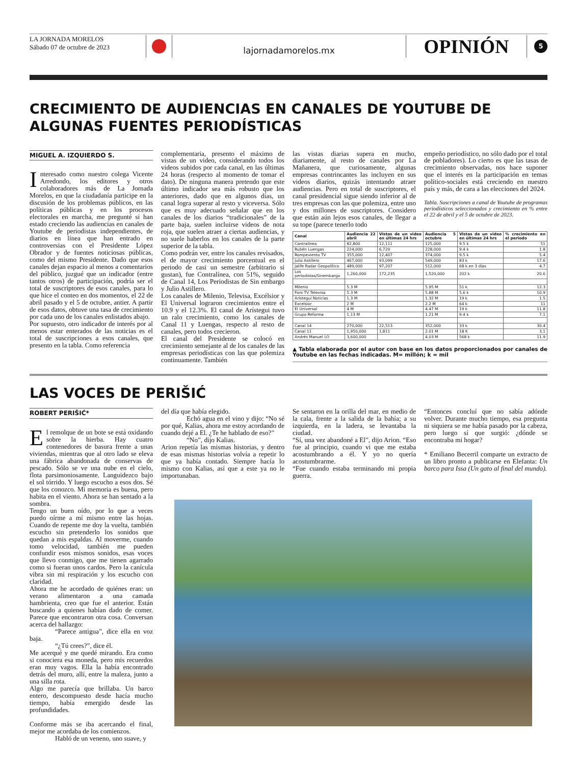LA JORNADA MORELOS
Sábado 07 de octubre de 2023
lajornadamorelos.mx
OPINIÓN
5
CRECIMIENTO DE AUDIENCIAS EN CANALES DE YOUTUBE DE ALGUNAS FUENTES PERIODÍSTICAS
MIGUEL A. IZQUIERDO S.
Interesado como nuestro colega Vicente Arredondo, los editores y otros colaboradores más de La Jornada Morelos, en que la ciudadanía participe en la discusión de los problemas públicos, en las políticas públicas y en los procesos electorales en marcha, me pregunté si han estado creciendo las audiencias en canales de Youtube de periodistas independientes, de diarios en línea que han entrado en controversias con el Presidente López Obrador y de fuentes noticiosas públicas, como del mismo Presidente. Dado que esos canales dejan espacio al menos a comentarios del público, juzgué que un indicador (entre tantos otros) de participación, podría ser el total de suscriptores de esos canales, para lo que hice el conteo en dos momentos, el 22 de abril pasado y el 5 de octubre, antier. A partir de esos datos, obtuve una tasa de crecimiento por cada uno de los canales enlistados abajo.
Por supuesto, otro indicador de interés por al menos estar enterados de las noticias es el total de suscripciones a esos canales, que presento en la tabla. Como referencia
complementaria, presento el máximo de vistas de un video, considerando todos los videos subidos por cada canal, en las últimas 24 horas (respecto al momento de tomar el dato). De ninguna manera pretendo que este último indicador sea más robusto que los anteriores, dado que en algunos días, un canal logra superar al resto y viceversa. Sólo que es muy adecuado señalar que en los canales de los diarios “tradicionales” de la parte baja, suelen incluirse videos de nota roja, que suelen atraer a ciertas audiencias, y no suele haberlos en los canales de la parte superior de la tabla.
Como podrán ver, entre los canales revisados, el de mayor crecimiento porcentual en el periodo de casi un semestre (arbitrario si gustan), fue Contralínea, con 51%, seguido de Canal 14, Los Periodistas de Sin embargo y Julio Astillero.
Los canales de Milenio, Televisa, Excélsior y El Universal lograron crecimientos entre el 10.9 y el 12.3%. El canal de Arístegui tuvo un ralo crecimiento, como los canales de Canal 11 y Luengas, respecto al resto de canales, pero todos crecieron.
El canal del Presidente se colocó en crecimiento semejante al de los canales de las empresas periodísticas con las que polemiza continuamente. También
las vistas diarias supera en mucho, diariamente, al resto de canales por La Mañanera, que curiosamente, algunas empresas contrincantes las incluyen en sus videos diarios, quizás intentando atraer audiencias. Pero en total de suscriptores, el canal presidencial sigue siendo inferior al de tres empresas con las que polemiza, entre uno y dos millones de suscriptores. Considero que están aún lejos esos canales, de llegar a su tope (parece tenerlo todo
empeño periodístico, no sólo dado por el total de pobladores). Lo cierto es que las tasas de crecimiento observadas, nos hace suponer que el interés en la participación en temas político-sociales está creciendo en nuestro país y más, de cara a las elecciones del 2024.
Tabla. Suscripciones a canal de Youtube de programas periodísticos seleccionados y crecimiento en % entre el 22 de abril y el 5 de octubre de 2023.
| Canal | Audiencia 22 abril | Vistas de un video en últimas 24 hrs | Audiencia 5 octubre | Vistas de un video en últimas 24 hrs | % crecimiento en el periodo |
| --- | --- | --- | --- | --- | --- |
| Contralínea | 82,800 | 12,111 | 125,000 | 9.5 k | 51 |
| Rubén Luengas | 224,000 | 6,720 | 228,000 | 9.4 k | 1.8 |
| Rompeviento TV | 355,000 | 12,407 | 374,000 | 9.5 k | 5.4 |
| Julio Astillero | 467,000 | 93,099 | 549,000 | 83 k | 17.6 |
| Jalife Radar Geopolítico | 489,000 | 97,207 | 512,000 | 68 k en 3 días | 4.7 |
| Los periodistas/Sinembargo | 1,260,000 | 172,235 | 1,520,000 | 202 k | 20.6 |
| Milenio | 5.3 M | | 5.95 M | 51 k | 12.3 |
| Foro TV Televisa | 5.3 M | | 5.88 M | 5.6 k | 10.9 |
| Arístegui Noticias | 1.3 M | | 1.32 M | 19 k | 1.5 |
| Excelsior | 2 M | | 2.2 M | 64 k | 11 |
| El Universal | 4 M | | 4.47 M | 19 k | 11.8 |
| Grupo Reforma | 1.13 M | | 1.21 M | 9.4 k | 7.1 |
| Canal 14 | 270,000 | 22,513 | 352,000 | 33 k | 30.4 |
| Canal 11 | 1,950,000 | 1,811 | 2.01 M | 18 K | 3.1 |
| Andrés Manuel LO | 3,600,000 | | 4.03 M | 568 k | 11.9 |
▲ Tabla elaborada por el autor con base en los datos proporcionados por canales de Youtube en las fechas indicadas. M= millón; k = mil
LAS VOCES DE PERIŠIĆ
ROBERT PERIŠIĆ*
El remolque de un bote se está oxidando sobre la hierba. Hay cuatro contenedores de basura frente a unas viviendas, mientras que al otro lado se eleva una fábrica abandonada de conservas de pescado. Sólo se ve una nube en el cielo, flota parsimoniosamente. Languidezco bajo el sol tórrido. Y luego escucho a esos dos. Sé que los conozco. Mi memoria es buena, pero habita en el viento. Ahora se han sentado a la sombra.
Tengo un buen oído, por lo que a veces puedo oírme a mí mismo entre las hojas. Cuando de repente me doy la vuelta, también escucho sin pretenderlo los sonidos que quedan a mis espaldas. Al moverme, cuando tomo velocidad, también me pueden confundir esos mismos sonidos, esas voces que llevo conmigo, que me tienen agarrado como si fueran unos cardos. Pero la canícula vibra sin mi respiración y los escucho con claridad.
Ahora me he acordado de quiénes eran: un verano alimentaron a una camada hambrienta, creo que fue el anterior. Están buscando a quienes habían dado de comer. Parece que encontraron otra cosa. Conversan acerca del hallazgo:
“Parece antigua”, dice ella en voz baja.
“¿Tú crees?”, dice él.
Me acerqué y me quedé mirando. Era como si conociera esa moneda, pero mis recuerdos eran muy vagos. Ella la había encontrado detrás del muro, allí, entre la maleza, junto a una silla rota.
Algo me parecía que brillaba. Un barco entero, descompuesto desde hacía mucho tiempo, había emergido desde las profundidades.
Conforme más se iba acercando el final, mejor me acordaba de los comienzos.
Habló de un veneno, uno suave, y
del día que había elegido.
Echó agua en el vino y dijo: “No sé por qué, Kalias, ahora me estoy acordando de cuando dejé a El. ¿Te he hablado de eso?”
“No”, dijo Kalias.
Arion repetía las mismas historias, y dentro de esas mismas historias volvía a repetir lo que ya había contado. Siempre hacía lo mismo con Kalias, así que a este ya no le importunaban.
Se sentaron en la orilla del mar, en medio de la cala, frente a la salida de la bahía; a su izquierda, en la ladera, se levantaba la ciudad.
“Sí, una vez abandoné a El”, dijo Arion. “Eso fue al principio, cuando vi que me estaba acostumbrando a él. Y yo no quería acostumbrarme.
“Fue cuando estaba terminando mi propia guerra.
“Entonces concluí que no sabía adónde volver. Durante mucho tiempo, esa pregunta ni siquiera se me había pasado por la cabeza, pero luego sí que surgió: ¿dónde se encontraba mi hogar?
* Emiliano Becerril comparte un extracto de un libro pronto a publicarse en Elefanta: Un barco para Issa (Un gato al final del mundo).